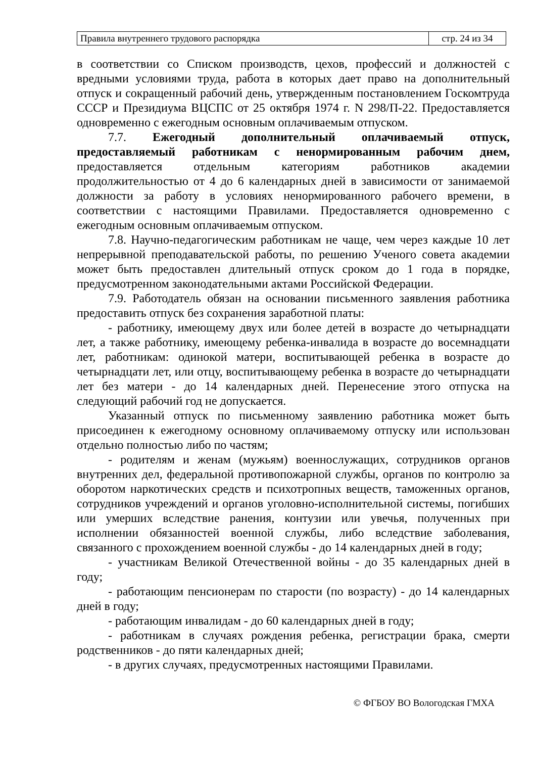| Правила внутреннего трудового распорядка | стр. 24 из 34 |
в соответствии со Списком производств, цехов, профессий и должностей с вредными условиями труда, работа в которых дает право на дополнительный отпуск и сокращенный рабочий день, утвержденным постановлением Госкомтруда СССР и Президиума ВЦСПС от 25 октября 1974 г. N 298/П-22. Предоставляется одновременно с ежегодным основным оплачиваемым отпуском.
7.7. Ежегодный дополнительный оплачиваемый отпуск, предоставляемый работникам с ненормированным рабочим днем, предоставляется отдельным категориям работников академии продолжительностью от 4 до 6 календарных дней в зависимости от занимаемой должности за работу в условиях ненормированного рабочего времени, в соответствии с настоящими Правилами. Предоставляется одновременно с ежегодным основным оплачиваемым отпуском.
7.8. Научно-педагогическим работникам не чаще, чем через каждые 10 лет непрерывной преподавательской работы, по решению Ученого совета академии может быть предоставлен длительный отпуск сроком до 1 года в порядке, предусмотренном законодательными актами Российской Федерации.
7.9. Работодатель обязан на основании письменного заявления работника предоставить отпуск без сохранения заработной платы:
- работнику, имеющему двух или более детей в возрасте до четырнадцати лет, а также работнику, имеющему ребенка-инвалида в возрасте до восемнадцати лет, работникам: одинокой матери, воспитывающей ребенка в возрасте до четырнадцати лет, или отцу, воспитывающему ребенка в возрасте до четырнадцати лет без матери - до 14 календарных дней. Перенесение этого отпуска на следующий рабочий год не допускается.
Указанный отпуск по письменному заявлению работника может быть присоединен к ежегодному основному оплачиваемому отпуску или использован отдельно полностью либо по частям;
- родителям и женам (мужьям) военнослужащих, сотрудников органов внутренних дел, федеральной противопожарной службы, органов по контролю за оборотом наркотических средств и психотропных веществ, таможенных органов, сотрудников учреждений и органов уголовно-исполнительной системы, погибших или умерших вследствие ранения, контузии или увечья, полученных при исполнении обязанностей военной службы, либо вследствие заболевания, связанного с прохождением военной службы - до 14 календарных дней в году;
- участникам Великой Отечественной войны - до 35 календарных дней в году;
- работающим пенсионерам по старости (по возрасту) - до 14 календарных дней в году;
- работающим инвалидам - до 60 календарных дней в году;
- работникам в случаях рождения ребенка, регистрации брака, смерти родственников - до пяти календарных дней;
- в других случаях, предусмотренных настоящими Правилами.
© ФГБОУ ВО Вологодская ГМХА